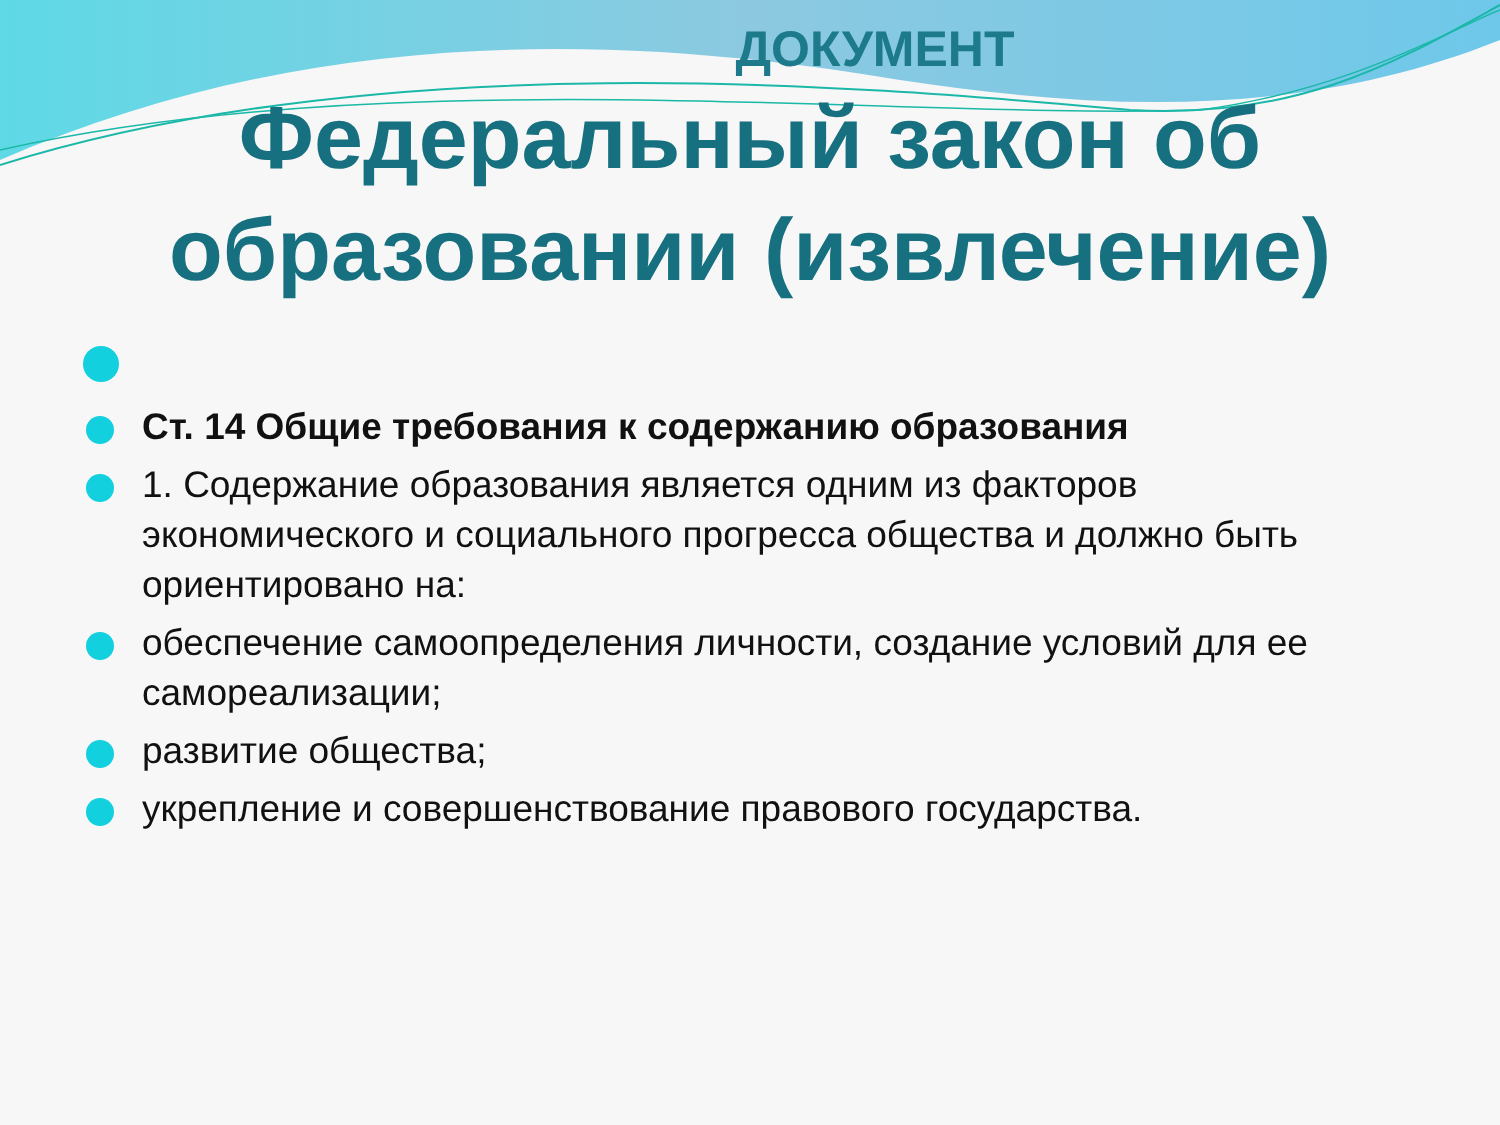ДОКУМЕНТ
Федеральный закон об
образовании (извлечение)
Ст. 14 Общие требования к содержанию образования
1. Содержание образования является одним из факторов экономического и социального прогресса общества и должно быть ориентировано на:
обеспечение самоопределения личности, создание условий для ее самореализации;
развитие общества;
укрепление и совершенствование правового государства.